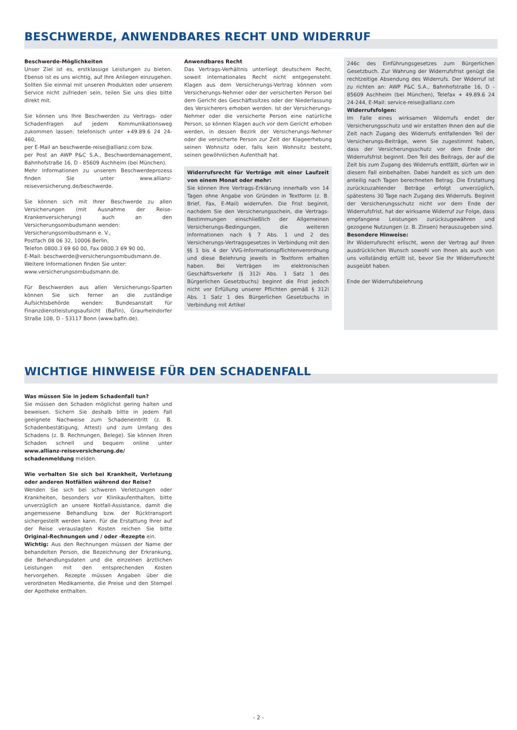BESCHWERDE, ANWENDBARES RECHT UND WIDERRUF
Beschwerde-Möglichkeiten
Unser Ziel ist es, erstklassige Leistungen zu bieten. Ebenso ist es uns wichtig, auf Ihre Anliegen einzugehen. Sollten Sie einmal mit unseren Produkten oder unserem Service nicht zufrieden sein, teilen Sie uns dies bitte direkt mit.
Sie können uns Ihre Beschwerden zu Vertrags- oder Schadenfragen auf jedem Kommunikationsweg zukommen lassen: telefonisch unter +49.89.6 24 24-460,
per E-Mail an beschwerde-reise@allianz.com bzw.
per Post an AWP P&C S.A., Beschwerdemanagement, Bahnhofstraße 16, D - 85609 Aschheim (bei München).
Mehr Informationen zu unserem Beschwerdeprozess finden Sie unter www.allianz-reiseversicherung.de/beschwerde.
Sie können sich mit Ihrer Beschwerde zu allen Versicherungen (mit Ausnahme der Reise-Krankenversicherung) auch an den Versicherungsombudsmann wenden:
Versicherungsombudsmann e. V.,
Postfach 08 06 32, 10006 Berlin,
Telefon 0800.3 69 60 00, Fax 0800.3 69 90 00,
E-Mail: beschwerde@versicherungsombudsmann.de.
Weitere Informationen finden Sie unter:
www.versicherungsombudsmann.de.
Für Beschwerden aus allen Versicherungs-Sparten können Sie sich ferner an die zuständige Aufsichtsbehörde wenden: Bundesanstalt für Finanzdienstleistungsaufsicht (BaFin), Graurheindorfer Straße 108, D - 53117 Bonn (www.bafin.de).
Anwendbares Recht
Das Vertrags-Verhältnis unterliegt deutschem Recht, soweit internationales Recht nicht entgegensteht. Klagen aus dem Versicherungs-Vertrag können vom Versicherungs-Nehmer oder der versicherten Person bei dem Gericht des Geschäftssitzes oder der Niederlassung des Versicherers erhoben werden. Ist der Versicherungs-Nehmer oder die versicherte Person eine natürliche Person, so können Klagen auch vor dem Gericht erhoben werden, in dessen Bezirk der Versicherungs-Nehmer oder die versicherte Person zur Zeit der Klageerhebung seinen Wohnsitz oder, falls kein Wohnsitz besteht, seinen gewöhnlichen Aufenthalt hat.
Widerrufsrecht für Verträge mit einer Laufzeit von einem Monat oder mehr:
Sie können Ihre Vertrags-Erklärung innerhalb von 14 Tagen ohne Angabe von Gründen in Textform (z. B. Brief, Fax, E-Mail) widerrufen. Die Frist beginnt, nachdem Sie den Versicherungsschein, die Vertrags-Bestimmungen einschließlich der Allgemeinen Versicherungs-Bedingungen, die weiteren Informationen nach § 7 Abs. 1 und 2 des Versicherungs-Vertragsgesetzes in Verbindung mit den §§ 1 bis 4 der VVG-Informationspflichtenverordnung und diese Belehrung jeweils in Textform erhalten haben. Bei Verträgen im elektronischen Geschäftsverkehr (§ 312i Abs. 1 Satz 1 des Bürgerlichen Gesetzbuchs) beginnt die Frist jedoch nicht vor Erfüllung unserer Pflichten gemäß § 312i Abs. 1 Satz 1 des Bürgerlichen Gesetzbuchs in Verbindung mit Artikel
246c des Einführungsgesetzes zum Bürgerlichen Gesetzbuch. Zur Wahrung der Widerrufsfrist genügt die rechtzeitige Absendung des Widerrufs. Der Widerruf ist zu richten an: AWP P&C S.A., Bahnhofstraße 16, D - 85609 Aschheim (bei München), Telefax + 49.89.6 24 24-244, E-Mail: service-reise@allianz.com
Widerrufsfolgen:
Im Falle eines wirksamen Widerrufs endet der Versicherungsschutz und wir erstatten Ihnen den auf die Zeit nach Zugang des Widerrufs entfallenden Teil der Versicherungs-Beiträge, wenn Sie zugestimmt haben, dass der Versicherungsschutz vor dem Ende der Widerrufsfrist beginnt. Den Teil des Beitrags, der auf die Zeit bis zum Zugang des Widerrufs entfällt, dürfen wir in diesem Fall einbehalten. Dabei handelt es sich um den anteilig nach Tagen berechneten Betrag. Die Erstattung zurückzuzahlender Beträge erfolgt unverzüglich, spätestens 30 Tage nach Zugang des Widerrufs. Beginnt der Versicherungsschutz nicht vor dem Ende der Widerrufsfrist, hat der wirksame Widerruf zur Folge, dass empfangene Leistungen zurückzugewähren und gezogene Nutzungen (z. B. Zinsen) herauszugeben sind.
Besondere Hinweise:
Ihr Widerrufsrecht erlischt, wenn der Vertrag auf Ihren ausdrücklichen Wunsch sowohl von Ihnen als auch von uns vollständig erfüllt ist, bevor Sie Ihr Widerrufsrecht ausgeübt haben.
Ende der Widerrufsbelehrung
WICHTIGE HINWEISE FÜR DEN SCHADENFALL
Was müssen Sie in jedem Schadenfall tun?
Sie müssen den Schaden möglichst gering halten und beweisen. Sichern Sie deshalb bitte in jedem Fall geeignete Nachweise zum Schadeneintritt (z. B. Schadenbestätigung, Attest) und zum Umfang des Schadens (z. B. Rechnungen, Belege). Sie können Ihren Schaden schnell und bequem online unter www.allianz-reiseversicherung.de/ schadenmeldung melden.
Wie verhalten Sie sich bei Krankheit, Verletzung oder anderen Notfällen während der Reise?
Wenden Sie sich bei schweren Verletzungen oder Krankheiten, besonders vor Klinikaufenthalten, bitte unverzüglich an unsere Notfall-Assistance, damit die angemessene Behandlung bzw. der Rücktransport sichergestellt werden kann. Für die Erstattung Ihrer auf der Reise verauslagten Kosten reichen Sie bitte Original-Rechnungen und / oder -Rezepte ein.
Wichtig: Aus den Rechnungen müssen der Name der behandelten Person, die Bezeichnung der Erkrankung, die Behandlungsdaten und die einzelnen ärztlichen Leistungen mit den entsprechenden Kosten hervorgehen. Rezepte müssen Angaben über die verordneten Medikamente, die Preise und den Stempel der Apotheke enthalten.
- 2 -